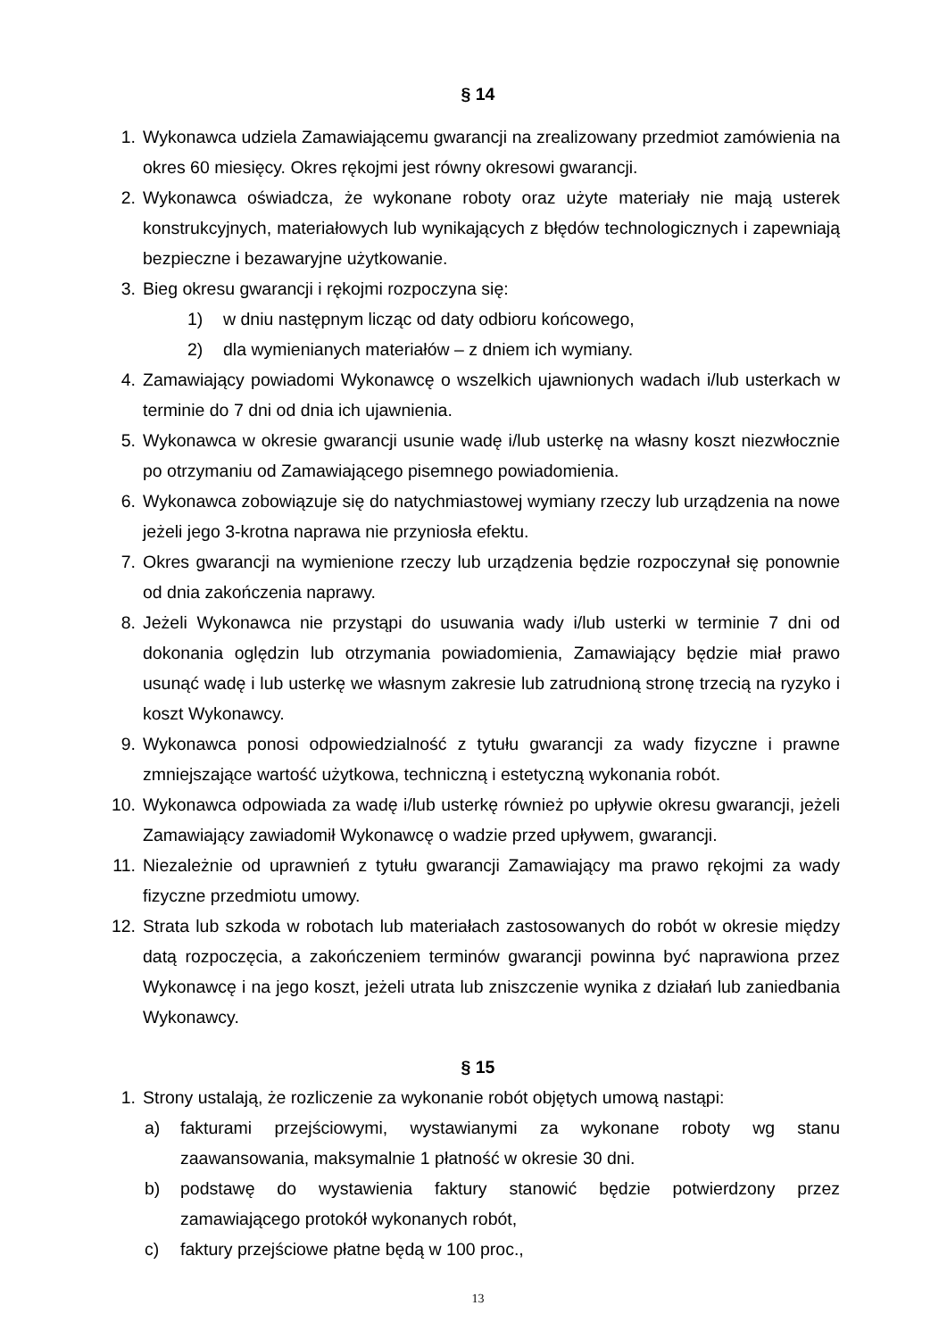§ 14
1. Wykonawca udziela Zamawiającemu gwarancji na zrealizowany przedmiot zamówienia na okres 60 miesięcy. Okres rękojmi jest równy okresowi gwarancji.
2. Wykonawca oświadcza, że wykonane roboty oraz użyte materiały nie mają usterek konstrukcyjnych, materiałowych lub wynikających z błędów technologicznych i zapewniają bezpieczne i bezawaryjne użytkowanie.
3. Bieg okresu gwarancji i rękojmi rozpoczyna się:
1) w dniu następnym licząc od daty odbioru końcowego,
2) dla wymienianych materiałów – z dniem ich wymiany.
4. Zamawiający powiadomi Wykonawcę o wszelkich ujawnionych wadach i/lub usterkach w terminie do 7 dni od dnia ich ujawnienia.
5. Wykonawca w okresie gwarancji usunie wadę i/lub usterkę na własny koszt niezwłocznie po otrzymaniu od Zamawiającego pisemnego powiadomienia.
6. Wykonawca zobowiązuje się do natychmiastowej wymiany rzeczy lub urządzenia na nowe jeżeli jego 3-krotna naprawa nie przyniosła efektu.
7. Okres gwarancji na wymienione rzeczy lub urządzenia będzie rozpoczynał się ponownie od dnia zakończenia naprawy.
8. Jeżeli Wykonawca nie przystąpi do usuwania wady i/lub usterki w terminie 7 dni od dokonania oględzin lub otrzymania powiadomienia, Zamawiający będzie miał prawo usunąć wadę i lub usterkę we własnym zakresie lub zatrudnioną stronę trzecią na ryzyko i koszt Wykonawcy.
9. Wykonawca ponosi odpowiedzialność z tytułu gwarancji za wady fizyczne i prawne zmniejszające wartość użytkowa, techniczną i estetyczną wykonania robót.
10. Wykonawca odpowiada za wadę i/lub usterkę również po upływie okresu gwarancji, jeżeli Zamawiający zawiadomił Wykonawcę o wadzie przed upływem, gwarancji.
11. Niezależnie od uprawnień z tytułu gwarancji Zamawiający ma prawo rękojmi za wady fizyczne przedmiotu umowy.
12. Strata lub szkoda w robotach lub materiałach zastosowanych do robót w okresie między datą rozpoczęcia, a zakończeniem terminów gwarancji powinna być naprawiona przez Wykonawcę i na jego koszt, jeżeli utrata lub zniszczenie wynika z działań lub zaniedbania Wykonawcy.
§ 15
1. Strony ustalają, że rozliczenie za wykonanie robót objętych umową nastąpi:
a) fakturami przejściowymi, wystawianymi za wykonane roboty wg stanu zaawansowania, maksymalnie 1 płatność w okresie 30 dni.
b) podstawę do wystawienia faktury stanowić będzie potwierdzony przez zamawiającego protokół wykonanych robót,
c) faktury przejściowe płatne będą w 100 proc.,
13